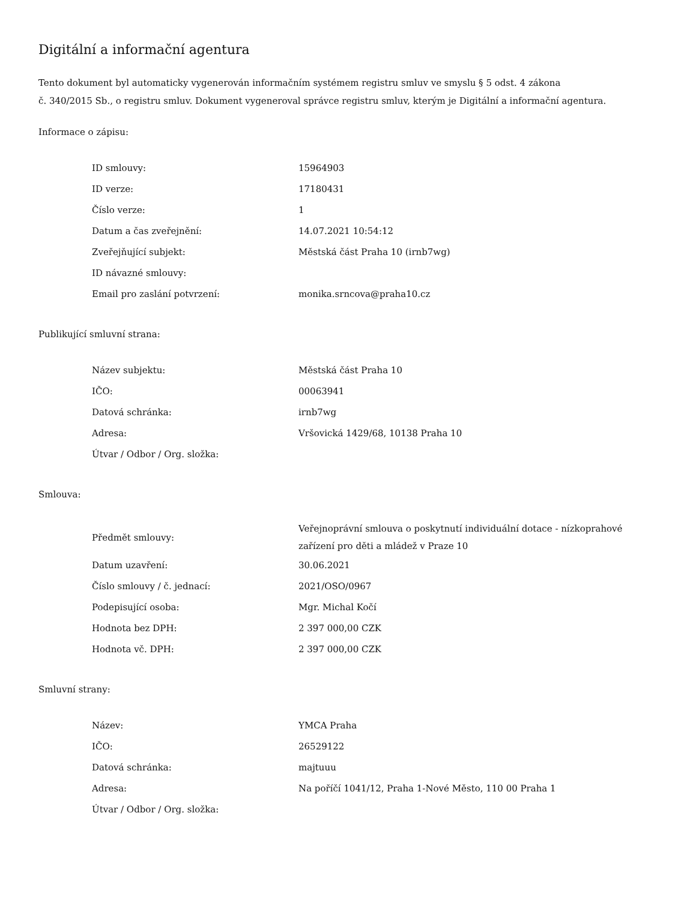Digitální a informační agentura
Tento dokument byl automaticky vygenerován informačním systémem registru smluv ve smyslu § 5 odst. 4 zákona
č. 340/2015 Sb., o registru smluv. Dokument vygeneroval správce registru smluv, kterým je Digitální a informační agentura.
Informace o zápisu:
| ID smlouvy: | 15964903 |
| ID verze: | 17180431 |
| Číslo verze: | 1 |
| Datum a čas zveřejnění: | 14.07.2021 10:54:12 |
| Zveřejňující subjekt: | Městská část Praha 10 (irnb7wg) |
| ID návazné smlouvy: | |
| Email pro zaslání potvrzení: | monika.srncova@praha10.cz |
Publikující smluvní strana:
| Název subjektu: | Městská část Praha 10 |
| IČO: | 00063941 |
| Datová schránka: | irnb7wg |
| Adresa: | Vršovická 1429/68, 10138 Praha 10 |
| Útvar / Odbor / Org. složka: | |
Smlouva:
| Předmět smlouvy: | Veřejnoprávní smlouva o poskytnutí individuální dotace - nízkoprahové zařízení pro děti a mládež v Praze 10 |
| Datum uzavření: | 30.06.2021 |
| Číslo smlouvy / č. jednací: | 2021/OSO/0967 |
| Podepisující osoba: | Mgr. Michal Kočí |
| Hodnota bez DPH: | 2 397 000,00 CZK |
| Hodnota vč. DPH: | 2 397 000,00 CZK |
Smluvní strany:
| Název: | YMCA Praha |
| IČO: | 26529122 |
| Datová schránka: | majtuuu |
| Adresa: | Na poříčí 1041/12, Praha 1-Nové Město, 110 00 Praha 1 |
| Útvar / Odbor / Org. složka: | |